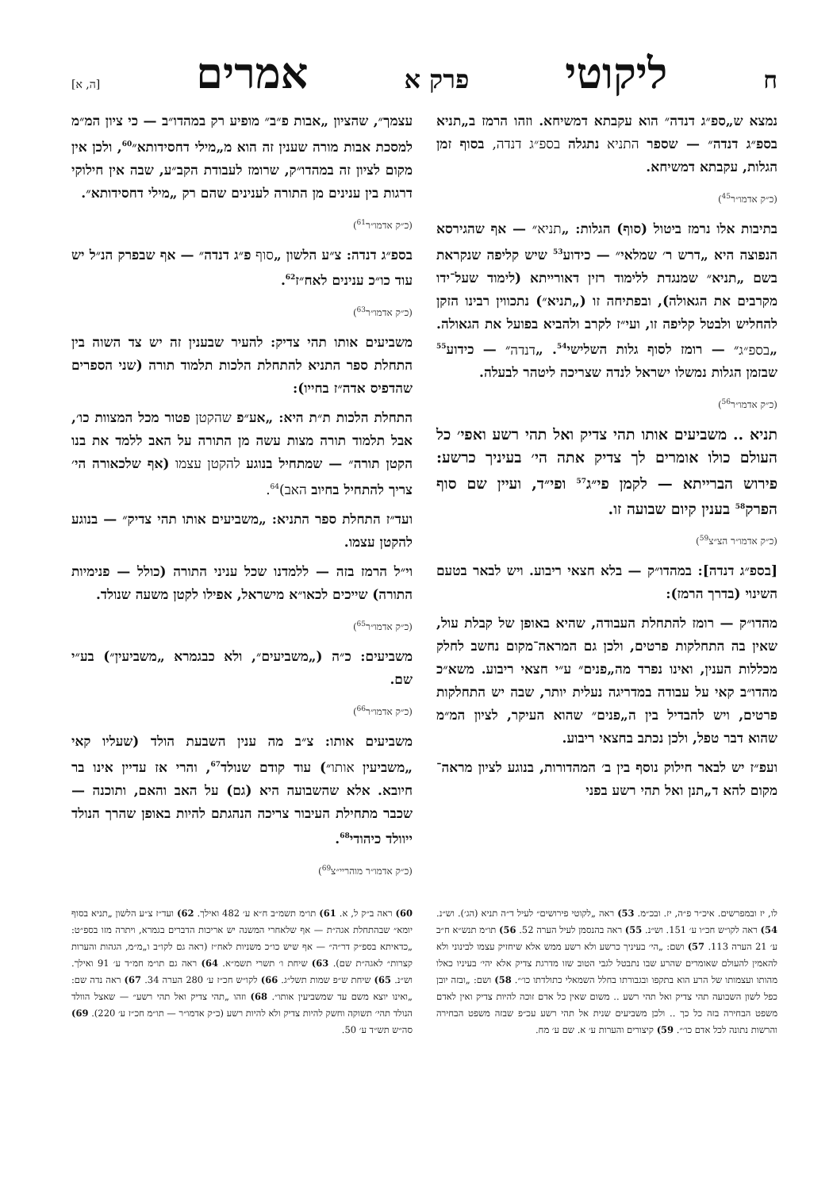חליקוטי פרק א אמרים [ה, א]
נמצא ש„ספ״ג דנדה״ הוא עקבתא דמשיחא. וזהו הרמז ב„תניא בספ״ג דנדה״ — שספר התניא נתגלה בספ״ג דנדה, בסוף זמן הגלות, עקבתא דמשיחא.
(כ״ק אדמו״ר<sup>45</sup>)
בתיבות אלו נרמז ביטול (סוף) הגלות: „תניא״ — אף שהגירסא הנפוצה היא „דרש ר׳ שמלאי״ — כידוע<sup>53</sup> שיש קליפה שנקראת בשם „תניא״ שמנגדת ללימוד רזין דאורייתא (לימוד שעל־ידו מקרבים את הגאולה), ובפתיחה זו („תניא״) נתכווין רבינו הזקן להחליש ולבטל קליפה זו, ועי״ז לקרב ולהביא בפועל את הגאולה. „בספ״ג״ — רומז לסוף גלות השלישי<sup>54</sup>. „דנדה״ — כידוע<sup>55</sup> שבזמן הגלות נמשלו ישראל לנדה שצריכה ליטהר לבעלה.
(כ״ק אדמו״ר<sup>56</sup>)
תניא .. משביעים אותו תהי צדיק ואל תהי רשע ואפי׳ כל העולם כולו אומרים לך צדיק אתה הי׳ בעיניך כרשע: פירוש הברייתא — לקמן פי״ג<sup>57</sup> ופי״ד, ועיין שם סוף הפרק<sup>58</sup> בענין קיום שבועה זו.
(כ״ק אדמו״ר הצ״צ<sup>59</sup>)
[בספ״ג דנדה]: במהדו״ק — בלא חצאי ריבוע. ויש לבאר בטעם השינוי (בדרך הרמז):
מהדו״ק — רומז להתחלת העבודה, שהיא באופן של קבלת עול, שאין בה התחלקות פרטים, ולכן גם המראה־מקום נחשב לחלק מכללות הענין, ואינו נפרד מה„פנים״ ע״י חצאי ריבוע. משא״כ מהדו״ב קאי על עבודה במדריגה נעלית יותר, שבה יש התחלקות פרטים, ויש להבדיל בין ה„פנים״ שהוא העיקר, לציון המ״מ שהוא דבר טפל, ולכן נכתב בחצאי ריבוע.
ועפ״ז יש לבאר חילוק נוסף בין ב׳ המהדורות, בנוגע לציון מראה־מקום להא ד„תנן ואל תהי רשע בפני
עצמך״, שהציון „אבות פ״ב״ מופיע רק במהדו״ב — כי ציון המ״מ למסכת אבות מורה שענין זה הוא מ„מילי דחסידותא״<sup>60</sup>, ולכן אין מקום לציון זה במהדו״ק, שרומז לעבודת הקב״ע, שבה אין חילוקי דרגות בין ענינים מן התורה לענינים שהם רק „מילי דחסידותא״.
(כ״ק אדמו״ר<sup>61</sup>)
בספ״ג דנדה: צ״ע הלשון „סוף פ״ג דנדה״ — אף שבפרק הנ״ל יש עוד כו״כ ענינים לאח״ז<sup>62</sup>.
(כ״ק אדמו״ר<sup>63</sup>)
משביעים אותו תהי צדיק: להעיר שבענין זה יש צד השוה בין התחלת ספר התניא להתחלת הלכות תלמוד תורה (שני הספרים שהדפיס אדה״ז בחייו):
התחלת הלכות ת״ת היא: „אע״פ שהקטן פטור מכל המצוות כו׳, אבל תלמוד תורה מצות עשה מן התורה על האב ללמד את בנו הקטן תורה״ — שמתחיל בנוגע להקטן עצמו (אף שלכאורה הי׳ צריך להתחיל בחיוב האב)<sup>64</sup>.
ועד״ז התחלת ספר התניא: „משביעים אותו תהי צדיק״ — בנוגע להקטן עצמו.
וי״ל הרמז בזה — ללמדנו שכל עניני התורה (כולל — פנימיות התורה) שייכים לכאו״א מישראל, אפילו לקטן משעה שנולד.
(כ״ק אדמו״ר<sup>65</sup>)
משביעים: כ״ה („משביעים״, ולא כבגמרא „משביעין״) בע״י שם.
(כ״ק אדמו״ר<sup>66</sup>)
משביעים אותו: צ״ב מה ענין השבעת הולד (שעליו קאי „משביעין אותו״) עוד קודם שנולד<sup>67</sup>, והרי אז עדיין אינו בר חיובא. אלא שהשבועה היא (גם) על האב והאם, ותוכנה — שכבר מתחילת העיבור צריכה הנהגתם להיות באופן שהרך הנולד ייוולד כיהודי<sup>68</sup>.
(כ״ק אדמו״ר מוהריי״צ<sup>69</sup>)
לו, יז ובמפרשים. איכ״ר פ״ה, יז. ובכ״מ. 53) ראה „לקוטי פירושים״ לעיל ד״ה תניא (הג׳). וש״נ. 54) ראה לקו״ש חכ״ו ע׳ 151. וש״נ. 55) ראה בהנסמן לעיל הערה 52. 56) תו״מ תנש״א ח״ב ע׳ 21 הערה 113. 57) ושם: „הי׳ בעיניך כרשע ולא רשע ממש אלא שיחזיק עצמו לבינוני ולא להאמין להעולם שאומרים שהרע שבו נתבטל לגבי הטוב שזו מדרגת צדיק אלא יהי׳ בעיניו כאלו מהותו ועצמותו של הרע הוא בתקפו ובגבורתו בחלל השמאלי כתולדתו כו׳״. 58) ושם: „ובזה יובן כפל לשון השבועה תהי צדיק ואל תהי רשע .. משום שאין כל אדם זוכה להיות צדיק ואין לאדם משפט הבחירה בזה כל כך .. ולכן משביעים שנית אל תהי רשע עכ״פ שבזה משפט הבחירה והרשות נתונה לכל אדם כו׳״. 59) קיצורים והערות ע׳ א. שם ע׳ מח.
60) ראה ב״ק ל, א. 61) תו״מ תשמ״ב ח״א ע׳ 482 ואילך. 62) ועד״ז צ״ע הלשון „תניא בסוף יומא״ שבהתחלת אגה״ת — אף שלאחרי המשנה יש אריכות הדברים בגמרא, ויתרה מזו בספ״ט: „כדאיתא בספ״ק דר״ה״ — אף שיש כו״כ משניות לאח״ז (ראה גם לקו״ב ו„מ״מ, הגהות והערות קצרות״ לאגה״ת שם). 63) שיחת ו׳ תשרי תשמ״א. 64) ראה גם תו״מ חמ״ד ע׳ 91 ואילך. וש״נ. 65) שיחת ש״פ שמות תשל״ג. 66) לקו״ש חכ״ז ע׳ 280 הערה 34. 67) ראה נדה שם: „ואינו יוצא משם עד שמשביעין אותו״. 68) וזהו „תהי צדיק ואל תהי רשע״ — שאצל הוולד הנולד תהי׳ תשוקה וחשק להיות צדיק ולא להיות רשע (כ״ק אדמו״ר — תו״מ חכ״ז ע׳ 220). 69) סה״ש תש״ד ע׳ 50.